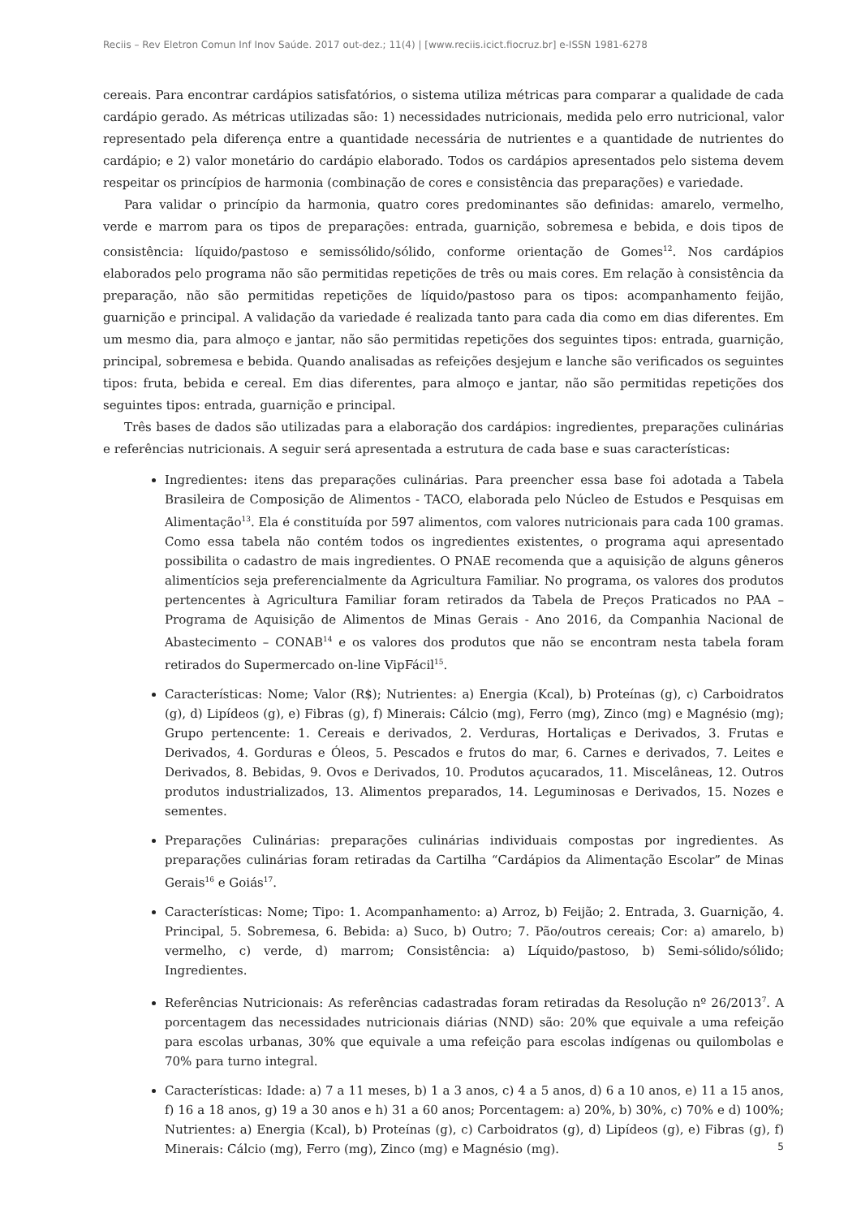Reciis – Rev Eletron Comun Inf Inov Saúde. 2017 out-dez.; 11(4) | [www.reciis.icict.fiocruz.br] e-ISSN 1981-6278
cereais. Para encontrar cardápios satisfatórios, o sistema utiliza métricas para comparar a qualidade de cada cardápio gerado. As métricas utilizadas são: 1) necessidades nutricionais, medida pelo erro nutricional, valor representado pela diferença entre a quantidade necessária de nutrientes e a quantidade de nutrientes do cardápio; e 2) valor monetário do cardápio elaborado. Todos os cardápios apresentados pelo sistema devem respeitar os princípios de harmonia (combinação de cores e consistência das preparações) e variedade.
Para validar o princípio da harmonia, quatro cores predominantes são definidas: amarelo, vermelho, verde e marrom para os tipos de preparações: entrada, guarnição, sobremesa e bebida, e dois tipos de consistência: líquido/pastoso e semissólido/sólido, conforme orientação de Gomes<sup>12</sup>. Nos cardápios elaborados pelo programa não são permitidas repetições de três ou mais cores. Em relação à consistência da preparação, não são permitidas repetições de líquido/pastoso para os tipos: acompanhamento feijão, guarnição e principal. A validação da variedade é realizada tanto para cada dia como em dias diferentes. Em um mesmo dia, para almoço e jantar, não são permitidas repetições dos seguintes tipos: entrada, guarnição, principal, sobremesa e bebida. Quando analisadas as refeições desjejum e lanche são verificados os seguintes tipos: fruta, bebida e cereal. Em dias diferentes, para almoço e jantar, não são permitidas repetições dos seguintes tipos: entrada, guarnição e principal.
Três bases de dados são utilizadas para a elaboração dos cardápios: ingredientes, preparações culinárias e referências nutricionais. A seguir será apresentada a estrutura de cada base e suas características:
Ingredientes: itens das preparações culinárias. Para preencher essa base foi adotada a Tabela Brasileira de Composição de Alimentos - TACO, elaborada pelo Núcleo de Estudos e Pesquisas em Alimentação<sup>13</sup>. Ela é constituída por 597 alimentos, com valores nutricionais para cada 100 gramas. Como essa tabela não contém todos os ingredientes existentes, o programa aqui apresentado possibilita o cadastro de mais ingredientes. O PNAE recomenda que a aquisição de alguns gêneros alimentícios seja preferencialmente da Agricultura Familiar. No programa, os valores dos produtos pertencentes à Agricultura Familiar foram retirados da Tabela de Preços Praticados no PAA – Programa de Aquisição de Alimentos de Minas Gerais - Ano 2016, da Companhia Nacional de Abastecimento – CONAB<sup>14</sup> e os valores dos produtos que não se encontram nesta tabela foram retirados do Supermercado on-line VipFácil<sup>15</sup>.
Características: Nome; Valor (R$); Nutrientes: a) Energia (Kcal), b) Proteínas (g), c) Carboidratos (g), d) Lipídeos (g), e) Fibras (g), f) Minerais: Cálcio (mg), Ferro (mg), Zinco (mg) e Magnésio (mg); Grupo pertencente: 1. Cereais e derivados, 2. Verduras, Hortaliças e Derivados, 3. Frutas e Derivados, 4. Gorduras e Óleos, 5. Pescados e frutos do mar, 6. Carnes e derivados, 7. Leites e Derivados, 8. Bebidas, 9. Ovos e Derivados, 10. Produtos açucarados, 11. Miscelâneas, 12. Outros produtos industrializados, 13. Alimentos preparados, 14. Leguminosas e Derivados, 15. Nozes e sementes.
Preparações Culinárias: preparações culinárias individuais compostas por ingredientes. As preparações culinárias foram retiradas da Cartilha “Cardápios da Alimentação Escolar” de Minas Gerais<sup>16</sup> e Goiás<sup>17</sup>.
Características: Nome; Tipo: 1. Acompanhamento: a) Arroz, b) Feijão; 2. Entrada, 3. Guarnição, 4. Principal, 5. Sobremesa, 6. Bebida: a) Suco, b) Outro; 7. Pão/outros cereais; Cor: a) amarelo, b) vermelho, c) verde, d) marrom; Consistência: a) Líquido/pastoso, b) Semi-sólido/sólido; Ingredientes.
Referências Nutricionais: As referências cadastradas foram retiradas da Resolução nº 26/2013<sup>7</sup>. A porcentagem das necessidades nutricionais diárias (NND) são: 20% que equivale a uma refeição para escolas urbanas, 30% que equivale a uma refeição para escolas indígenas ou quilombolas e 70% para turno integral.
Características: Idade: a) 7 a 11 meses, b) 1 a 3 anos, c) 4 a 5 anos, d) 6 a 10 anos, e) 11 a 15 anos, f) 16 a 18 anos, g) 19 a 30 anos e h) 31 a 60 anos; Porcentagem: a) 20%, b) 30%, c) 70% e d) 100%; Nutrientes: a) Energia (Kcal), b) Proteínas (g), c) Carboidratos (g), d) Lipídeos (g), e) Fibras (g), f) Minerais: Cálcio (mg), Ferro (mg), Zinco (mg) e Magnésio (mg).
5